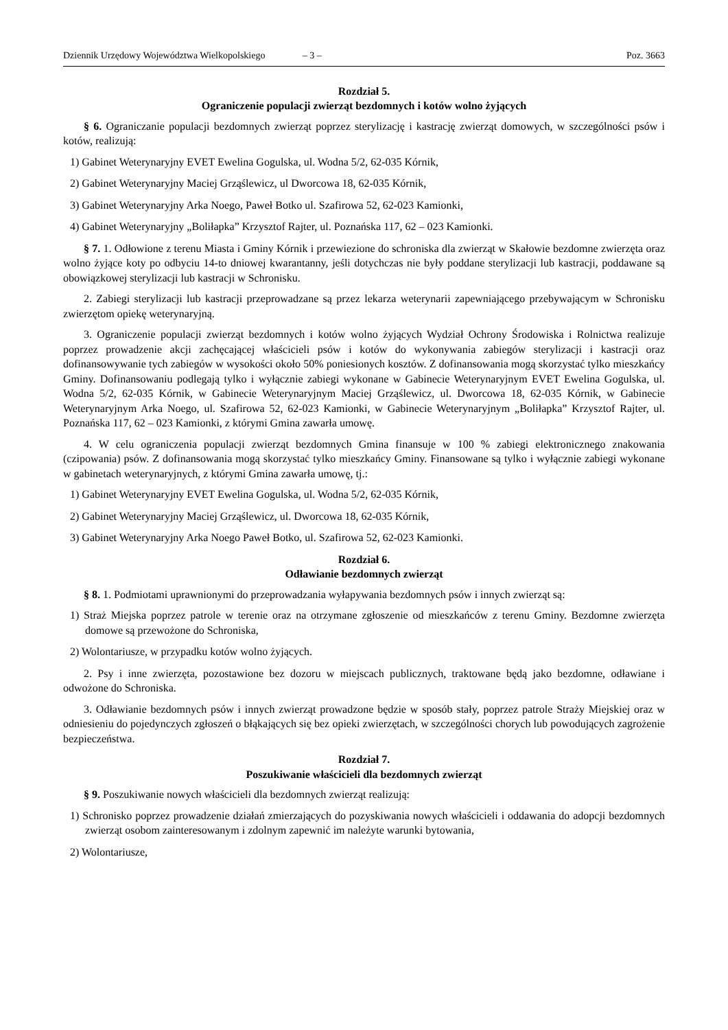Dziennik Urzędowy Województwa Wielkopolskiego – 3 – Poz. 3663
Rozdział 5.
Ograniczenie populacji zwierząt bezdomnych i kotów wolno żyjących
§ 6. Ograniczanie populacji bezdomnych zwierząt poprzez sterylizację i kastrację zwierząt domowych, w szczególności psów i kotów, realizują:
1) Gabinet Weterynaryjny EVET Ewelina Gogulska, ul. Wodna 5/2, 62-035 Kórnik,
2) Gabinet Weterynaryjny Maciej Grząślewicz, ul Dworcowa 18, 62-035 Kórnik,
3) Gabinet Weterynaryjny Arka Noego, Paweł Botko ul. Szafirowa 52, 62-023 Kamionki,
4) Gabinet Weterynaryjny „Boliłapka” Krzysztof Rajter, ul. Poznańska 117, 62 – 023 Kamionki.
§ 7. 1. Odłowione z terenu Miasta i Gminy Kórnik i przewiezione do schroniska dla zwierząt w Skałowie bezdomne zwierzęta oraz wolno żyjące koty po odbyciu 14-to dniowej kwarantanny, jeśli dotychczas nie były poddane sterylizacji lub kastracji, poddawane są obowiązkowej sterylizacji lub kastracji w Schronisku.
2. Zabiegi sterylizacji lub kastracji przeprowadzane są przez lekarza weterynarii zapewniającego przebywającym w Schronisku zwierzętom opiekę weterynaryjną.
3. Ograniczenie populacji zwierząt bezdomnych i kotów wolno żyjących Wydział Ochrony Środowiska i Rolnictwa realizuje poprzez prowadzenie akcji zachęcającej właścicieli psów i kotów do wykonywania zabiegów sterylizacji i kastracji oraz dofinansowywanie tych zabiegów w wysokości około 50% poniesionych kosztów. Z dofinansowania mogą skorzystać tylko mieszkańcy Gminy. Dofinansowaniu podlegają tylko i wyłącznie zabiegi wykonane w Gabinecie Weterynaryjnym EVET Ewelina Gogulska, ul. Wodna 5/2, 62-035 Kórnik, w Gabinecie Weterynaryjnym Maciej Grząślewicz, ul. Dworcowa 18, 62-035 Kórnik, w Gabinecie Weterynaryjnym Arka Noego, ul. Szafirowa 52, 62-023 Kamionki, w Gabinecie Weterynaryjnym „Boliłapka” Krzysztof Rajter, ul. Poznańska 117, 62 – 023 Kamionki, z którymi Gmina zawarła umowę.
4. W celu ograniczenia populacji zwierząt bezdomnych Gmina finansuje w 100 % zabiegi elektronicznego znakowania (czipowania) psów. Z dofinansowania mogą skorzystać tylko mieszkańcy Gminy. Finansowane są tylko i wyłącznie zabiegi wykonane w gabinetach weterynaryjnych, z którymi Gmina zawarła umowę, tj.:
1) Gabinet Weterynaryjny EVET Ewelina Gogulska, ul. Wodna 5/2, 62-035 Kórnik,
2) Gabinet Weterynaryjny Maciej Grząślewicz, ul. Dworcowa 18, 62-035 Kórnik,
3) Gabinet Weterynaryjny Arka Noego Paweł Botko, ul. Szafirowa 52, 62-023 Kamionki.
Rozdział 6.
Odławianie bezdomnych zwierząt
§ 8. 1. Podmiotami uprawnionymi do przeprowadzania wyłapywania bezdomnych psów i innych zwierząt są:
1) Straż Miejska poprzez patrole w terenie oraz na otrzymane zgłoszenie od mieszkańców z terenu Gminy. Bezdomne zwierzęta domowe są przewożone do Schroniska,
2) Wolontariusze, w przypadku kotów wolno żyjących.
2. Psy i inne zwierzęta, pozostawione bez dozoru w miejscach publicznych, traktowane będą jako bezdomne, odławiane i odwożone do Schroniska.
3. Odławianie bezdomnych psów i innych zwierząt prowadzone będzie w sposób stały, poprzez patrole Straży Miejskiej oraz w odniesieniu do pojedynczych zgłoszeń o błąkających się bez opieki zwierzętach, w szczególności chorych lub powodujących zagrożenie bezpieczeństwa.
Rozdział 7.
Poszukiwanie właścicieli dla bezdomnych zwierząt
§ 9. Poszukiwanie nowych właścicieli dla bezdomnych zwierząt realizują:
1) Schronisko poprzez prowadzenie działań zmierzających do pozyskiwania nowych właścicieli i oddawania do adopcji bezdomnych zwierząt osobom zainteresowanym i zdolnym zapewnić im należyte warunki bytowania,
2) Wolontariusze,